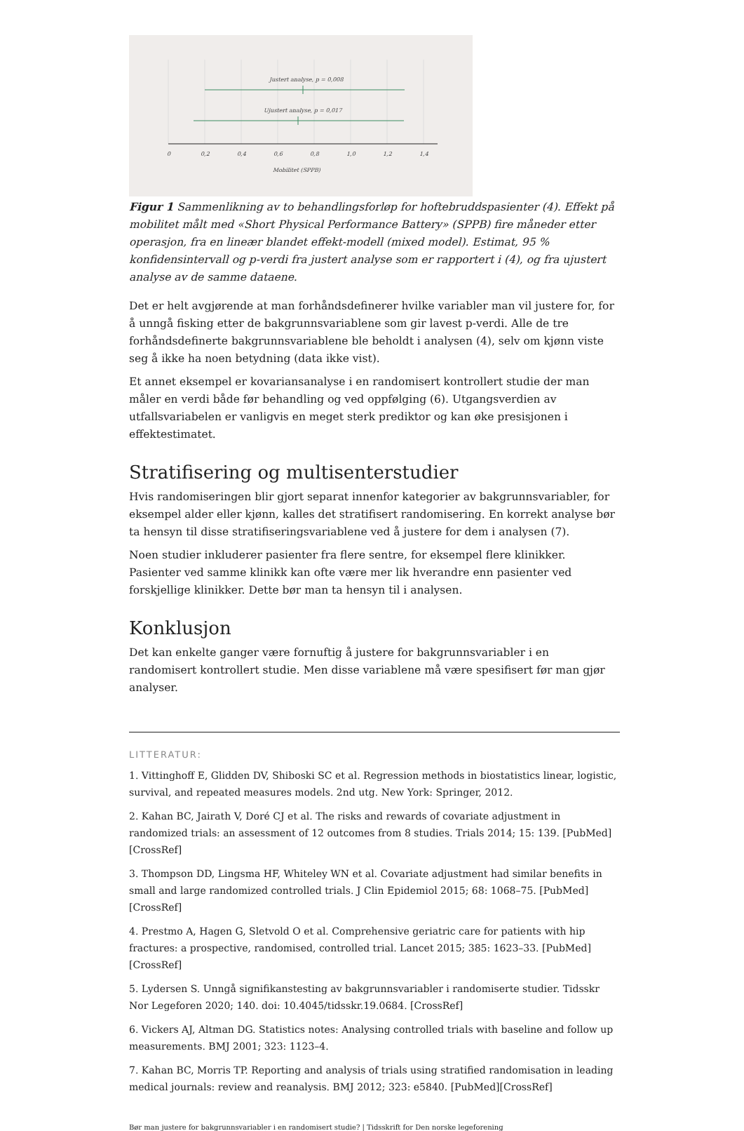Justert analyse, p = 0,008
Ujustert analyse, p = 0,017
0
0,2
0,4
0,6
0,8
1,0
1,2
1,4
Mobilitet (SPPB)
Figur 1 Sammenlikning av to behandlingsforløp for hoftebruddspasienter (4). Effekt på mobilitet målt med «Short Physical Performance Battery» (SPPB) fire måneder etter operasjon, fra en lineær blandet effekt-modell (mixed model). Estimat, 95 % konfidensintervall og p-verdi fra justert analyse som er rapportert i (4), og fra ujustert analyse av de samme dataene.
Det er helt avgjørende at man forhåndsdefinerer hvilke variabler man vil justere for, for å unngå fisking etter de bakgrunnsvariablene som gir lavest p-verdi. Alle de tre forhåndsdefinerte bakgrunnsvariablene ble beholdt i analysen (4), selv om kjønn viste seg å ikke ha noen betydning (data ikke vist).
Et annet eksempel er kovariansanalyse i en randomisert kontrollert studie der man måler en verdi både før behandling og ved oppfølging (6). Utgangsverdien av utfallsvariabelen er vanligvis en meget sterk prediktor og kan øke presisjonen i effektestimatet.
Stratifisering og multisenterstudier
Hvis randomiseringen blir gjort separat innenfor kategorier av bakgrunnsvariabler, for eksempel alder eller kjønn, kalles det stratifisert randomisering. En korrekt analyse bør ta hensyn til disse stratifiseringsvariablene ved å justere for dem i analysen (7).
Noen studier inkluderer pasienter fra flere sentre, for eksempel flere klinikker. Pasienter ved samme klinikk kan ofte være mer lik hverandre enn pasienter ved forskjellige klinikker. Dette bør man ta hensyn til i analysen.
Konklusjon
Det kan enkelte ganger være fornuftig å justere for bakgrunnsvariabler i en randomisert kontrollert studie. Men disse variablene må være spesifisert før man gjør analyser.
LITTERATUR:
1. Vittinghoff E, Glidden DV, Shiboski SC et al. Regression methods in biostatistics linear, logistic, survival, and repeated measures models. 2nd utg. New York: Springer, 2012.
2. Kahan BC, Jairath V, Doré CJ et al. The risks and rewards of covariate adjustment in randomized trials: an assessment of 12 outcomes from 8 studies. Trials 2014; 15: 139. [PubMed][CrossRef]
3. Thompson DD, Lingsma HF, Whiteley WN et al. Covariate adjustment had similar benefits in small and large randomized controlled trials. J Clin Epidemiol 2015; 68: 1068–75. [PubMed][CrossRef]
4. Prestmo A, Hagen G, Sletvold O et al. Comprehensive geriatric care for patients with hip fractures: a prospective, randomised, controlled trial. Lancet 2015; 385: 1623–33. [PubMed][CrossRef]
5. Lydersen S. Unngå signifikanstesting av bakgrunnsvariabler i randomiserte studier. Tidsskr Nor Legeforen 2020; 140. doi: 10.4045/tidsskr.19.0684. [CrossRef]
6. Vickers AJ, Altman DG. Statistics notes: Analysing controlled trials with baseline and follow up measurements. BMJ 2001; 323: 1123–4.
7. Kahan BC, Morris TP. Reporting and analysis of trials using stratified randomisation in leading medical journals: review and reanalysis. BMJ 2012; 323: e5840. [PubMed][CrossRef]
Bør man justere for bakgrunnsvariabler i en randomisert studie? | Tidsskrift for Den norske legeforening